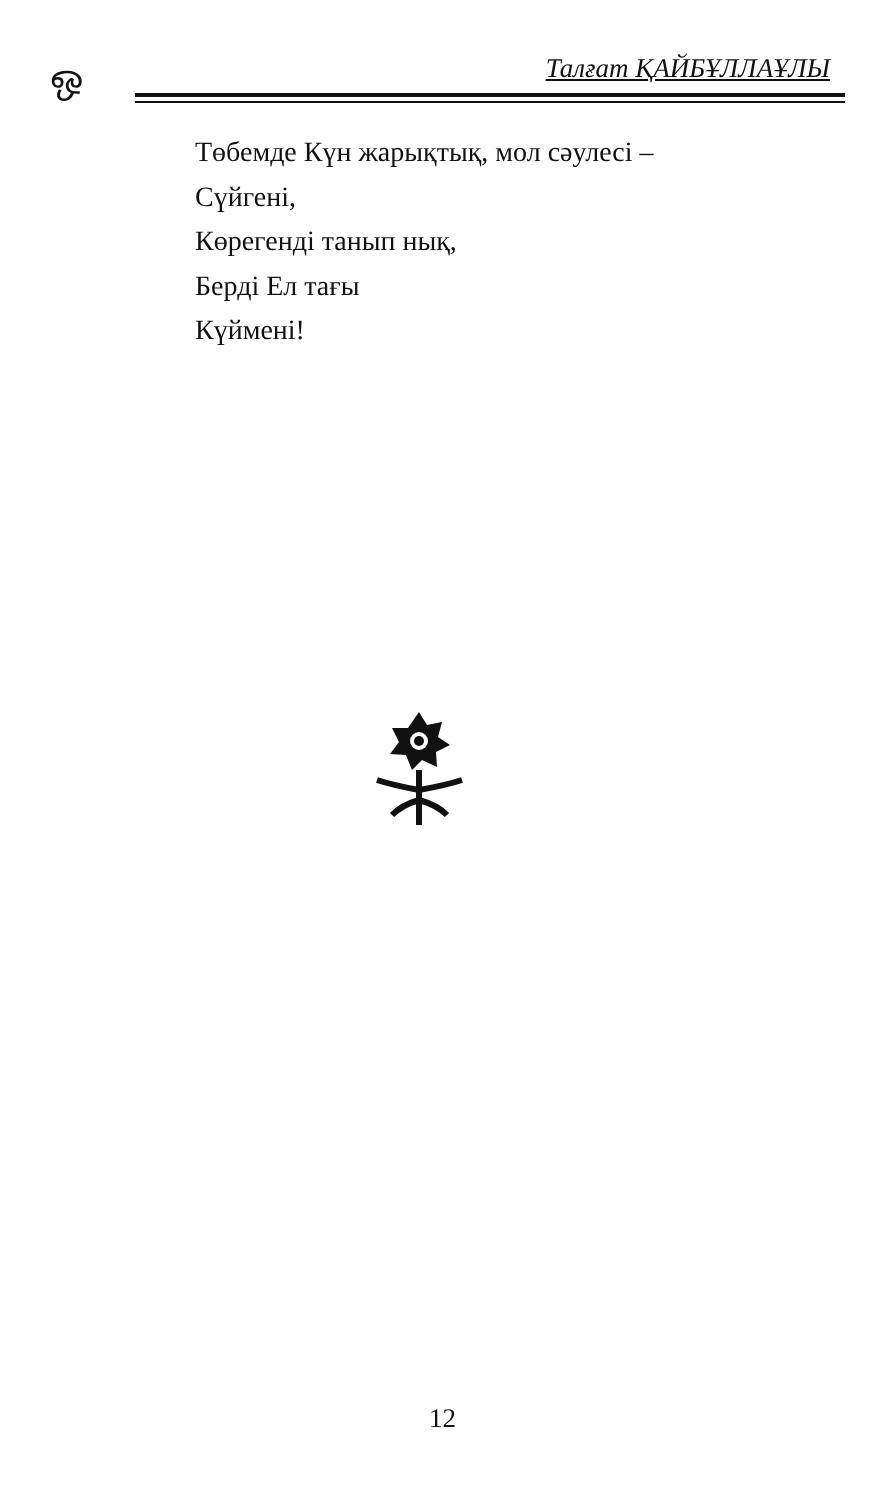ஒ Талғат ҚАЙБҰЛЛАҰЛЫ
Төбемде Күн жарықтық, мол сәулесі –
Сүйгені,
Көрегенді танып нық,
Берді Ел тағы
Күймені!
12